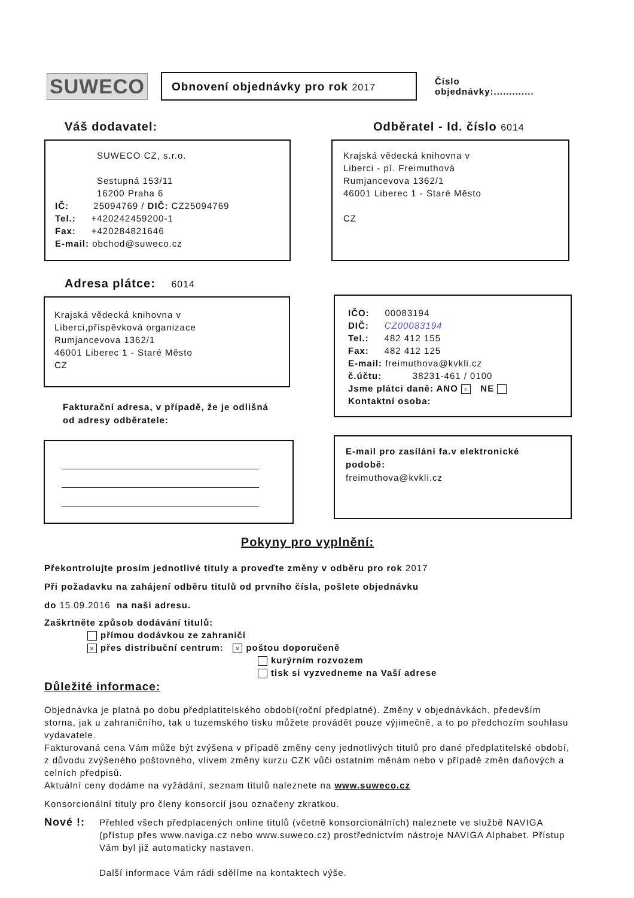SUWECO
Obnovení objednávky pro rok 2017
Číslo
objednávky:.............
Váš dodavatel:
SUWECO CZ, s.r.o.
Sestupná 153/11
16200 Praha 6
IČ: 25094769 / DIČ: CZ25094769
Tel.: +420242459200-1
Fax: +420284821646
E-mail: obchod@suweco.cz
Odběratel - Id. číslo 6014
Krajská vědecká knihovna v
Liberci - pí. Freimuthová
Rumjancevova 1362/1
46001 Liberec 1 - Staré Město
CZ
Adresa plátce: 6014
Krajská vědecká knihovna v
Liberci,příspěvková organizace
Rumjancevova 1362/1
46001 Liberec 1 - Staré Město
CZ
Fakturační adresa, v případě, že je odlišná
od adresy odběratele:
IČO: 00083194
DIČ: CZ00083194
Tel.: 482 412 155
Fax: 482 412 125
E-mail: freimuthova@kvkli.cz
č.účtu: 38231-461 / 0100
Jsme plátci daně: ANO × NE
Kontaktní osoba:
E-mail pro zasílání fa.v elektronické podobě:
freimuthova@kvkli.cz
Pokyny pro vyplnění:
Překontrolujte prosím jednotlivé tituly a proveďte změny v odběru pro rok 2017
Při požadavku na zahájení odběru titulů od prvního čísla, pošlete objednávku
do 15.09.2016 na naši adresu.
Zaškrtněte způsob dodávání titulů:
přímou dodávkou ze zahraničí
× přes distribuční centrum: × poštou doporučeně
kurýrním rozvozem
tisk si vyzvedneme na Vaší adrese
Důležité informace:
Objednávka je platná po dobu předplatitelského období(roční předplatné). Změny v objednávkách, především storna, jak u zahraničního, tak u tuzemského tisku můžete provádět pouze výjimečně, a to po předchozím souhlasu vydavatele.
Fakturovaná cena Vám může být zvýšena v případě změny ceny jednotlivých titulů pro dané předplatitelské období, z důvodu zvýšeného poštovného, vlivem změny kurzu CZK vůči ostatním měnám nebo v případě změn daňových a celních předpisů.
Aktuální ceny dodáme na vyžádání, seznam titulů naleznete na www.suweco.cz
Konsorcionální tituly pro členy konsorcií jsou označeny zkratkou.
Nové !:
Přehled všech předplacených online titulů (včetně konsorcionálních) naleznete ve službě NAVIGA (přístup přes www.naviga.cz nebo www.suweco.cz) prostřednictvím nástroje NAVIGA Alphabet. Přístup Vám byl již automaticky nastaven.
Další informace Vám rádi sdělíme na kontaktech výše.